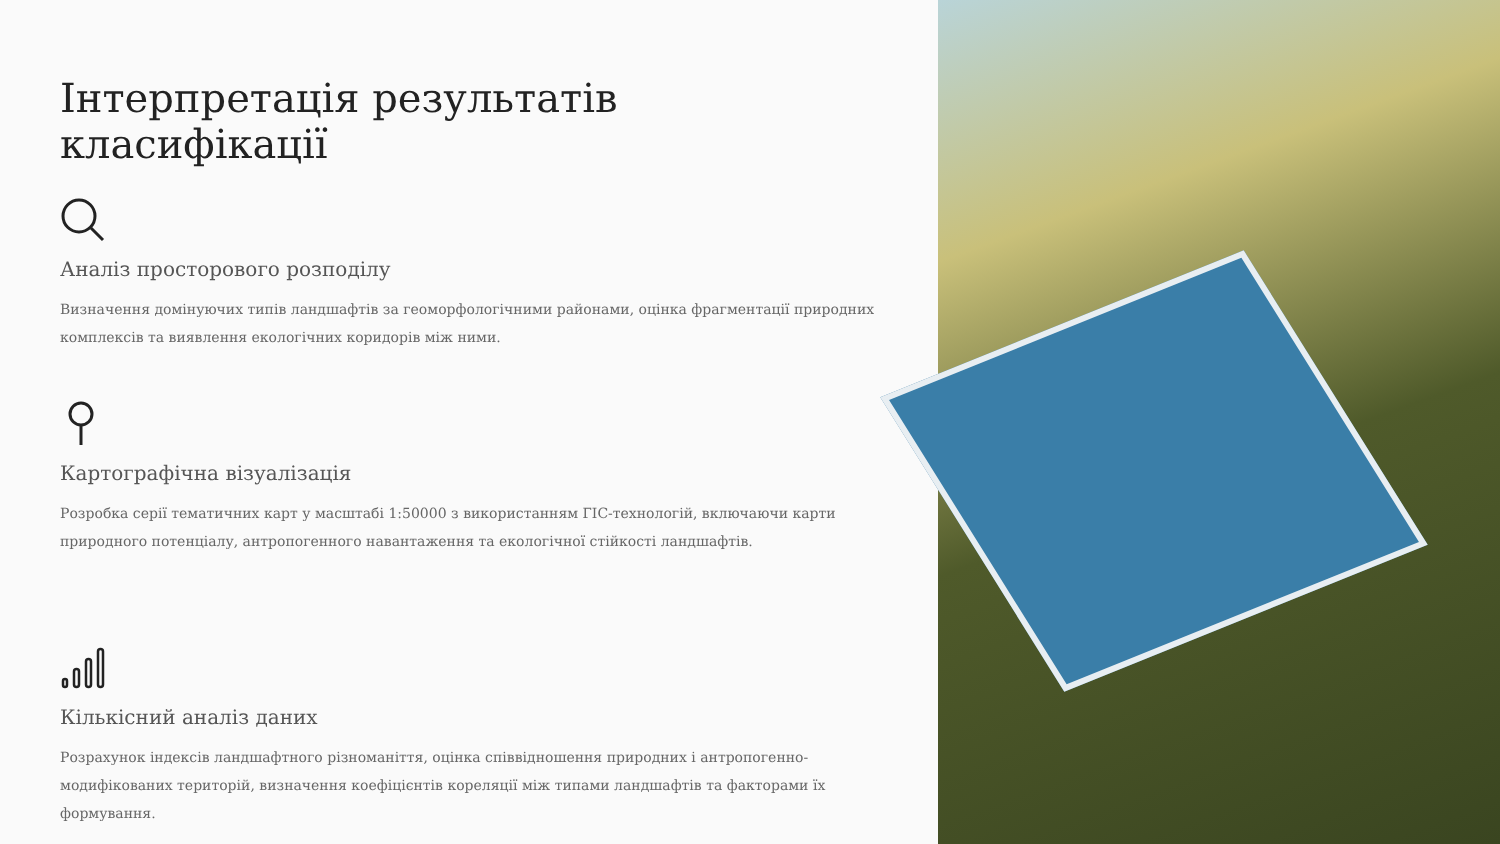Інтерпретація результатів класифікації
Аналіз просторового розподілу
Визначення домінуючих типів ландшафтів за геоморфологічними районами, оцінка фрагментації природних комплексів та виявлення екологічних коридорів між ними.
Картографічна візуалізація
Розробка серії тематичних карт у масштабі 1:50000 з використанням ГІС-технологій, включаючи карти природного потенціалу, антропогенного навантаження та екологічної стійкості ландшафтів.
Кількісний аналіз даних
Розрахунок індексів ландшафтного різноманіття, оцінка співвідношення природних і антропогенно-модифікованих територій, визначення коефіцієнтів кореляції між типами ландшафтів та факторами їх формування.